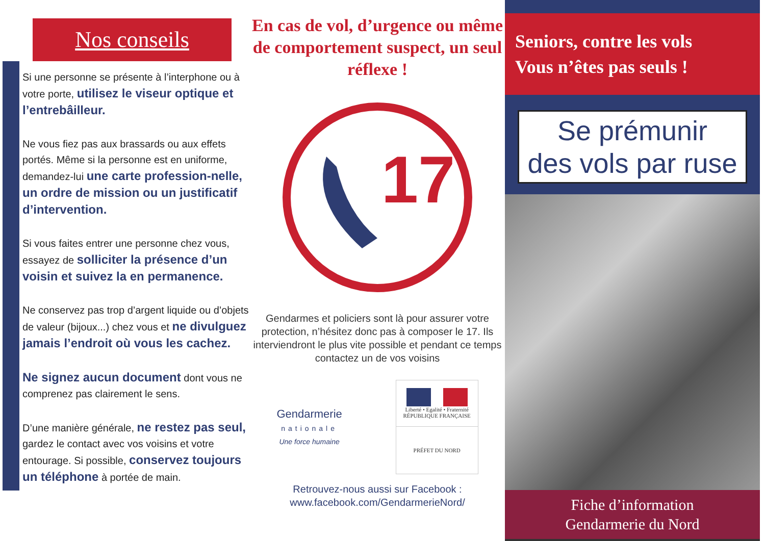Nos conseils
Si une personne se présente à l’interphone ou à votre porte, utilisez le viseur optique et l’entrebâilleur.
Ne vous fiez pas aux brassards ou aux effets portés. Même si la personne est en uniforme, demandez-lui une carte profession-nelle, un ordre de mission ou un justificatif d’intervention.
Si vous faites entrer une personne chez vous, essayez de solliciter la présence d’un voisin et suivez la en permanence.
Ne conservez pas trop d’argent liquide ou d’objets de valeur (bijoux...) chez vous et ne divulguez jamais l’endroit où vous les cachez.
Ne signez aucun document dont vous ne comprenez pas clairement le sens.
D’une manière générale, ne restez pas seul, gardez le contact avec vos voisins et votre entourage. Si possible, conservez toujours un téléphone à portée de main.
En cas de vol, d’urgence ou même de comportement suspect, un seul réflexe !
17
Gendarmes et policiers sont là pour assurer votre protection, n’hésitez donc pas à composer le 17. Ils interviendront le plus vite possible et pendant ce temps contactez un de vos voisins
Gendarmerie
nationale
Une force humaine
Liberté • Egalité • Fraternité
RÉPUBLIQUE FRANÇAISE
PRÉFET DU NORD
Retrouvez-nous aussi sur Facebook :
www.facebook.com/GendarmerieNord/
Seniors, contre les vols
Vous n’êtes pas seuls !
Se prémunir
des vols par ruse
Fiche d’information
Gendarmerie du Nord